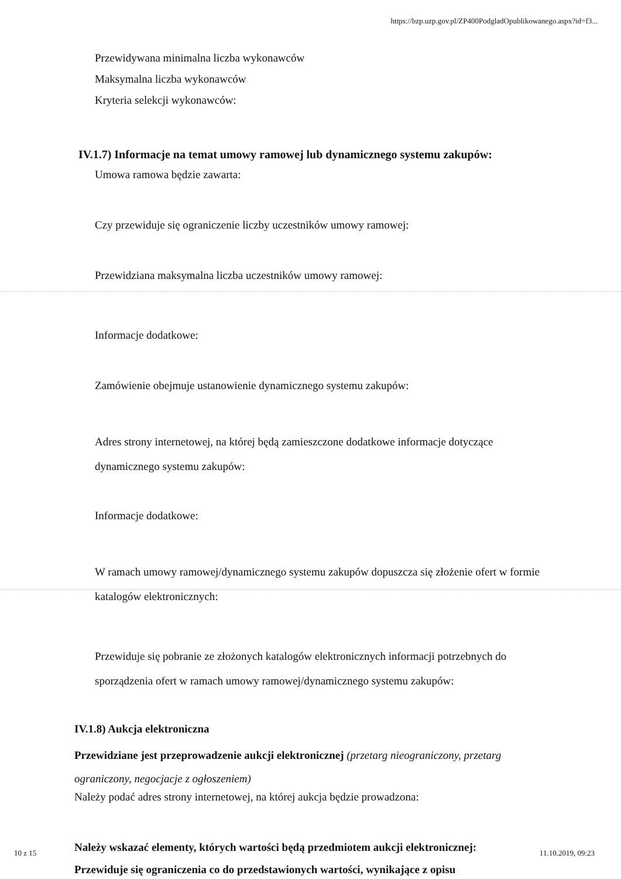https://bzp.uzp.gov.pl/ZP400PodgladOpublikowanego.aspx?id=f3...
Przewidywana minimalna liczba wykonawców
Maksymalna liczba wykonawców
Kryteria selekcji wykonawców:
IV.1.7) Informacje na temat umowy ramowej lub dynamicznego systemu zakupów:
Umowa ramowa będzie zawarta:
Czy przewiduje się ograniczenie liczby uczestników umowy ramowej:
Przewidziana maksymalna liczba uczestników umowy ramowej:
Informacje dodatkowe:
Zamówienie obejmuje ustanowienie dynamicznego systemu zakupów:
Adres strony internetowej, na której będą zamieszczone dodatkowe informacje dotyczące dynamicznego systemu zakupów:
Informacje dodatkowe:
W ramach umowy ramowej/dynamicznego systemu zakupów dopuszcza się złożenie ofert w formie katalogów elektronicznych:
Przewiduje się pobranie ze złożonych katalogów elektronicznych informacji potrzebnych do sporządzenia ofert w ramach umowy ramowej/dynamicznego systemu zakupów:
IV.1.8) Aukcja elektroniczna
Przewidziane jest przeprowadzenie aukcji elektronicznej (przetarg nieograniczony, przetarg ograniczony, negocjacje z ogłoszeniem)
Należy podać adres strony internetowej, na której aukcja będzie prowadzona:
Należy wskazać elementy, których wartości będą przedmiotem aukcji elektronicznej:
Przewiduje się ograniczenia co do przedstawionych wartości, wynikające z opisu
10 z 15 11.10.2019, 09:23